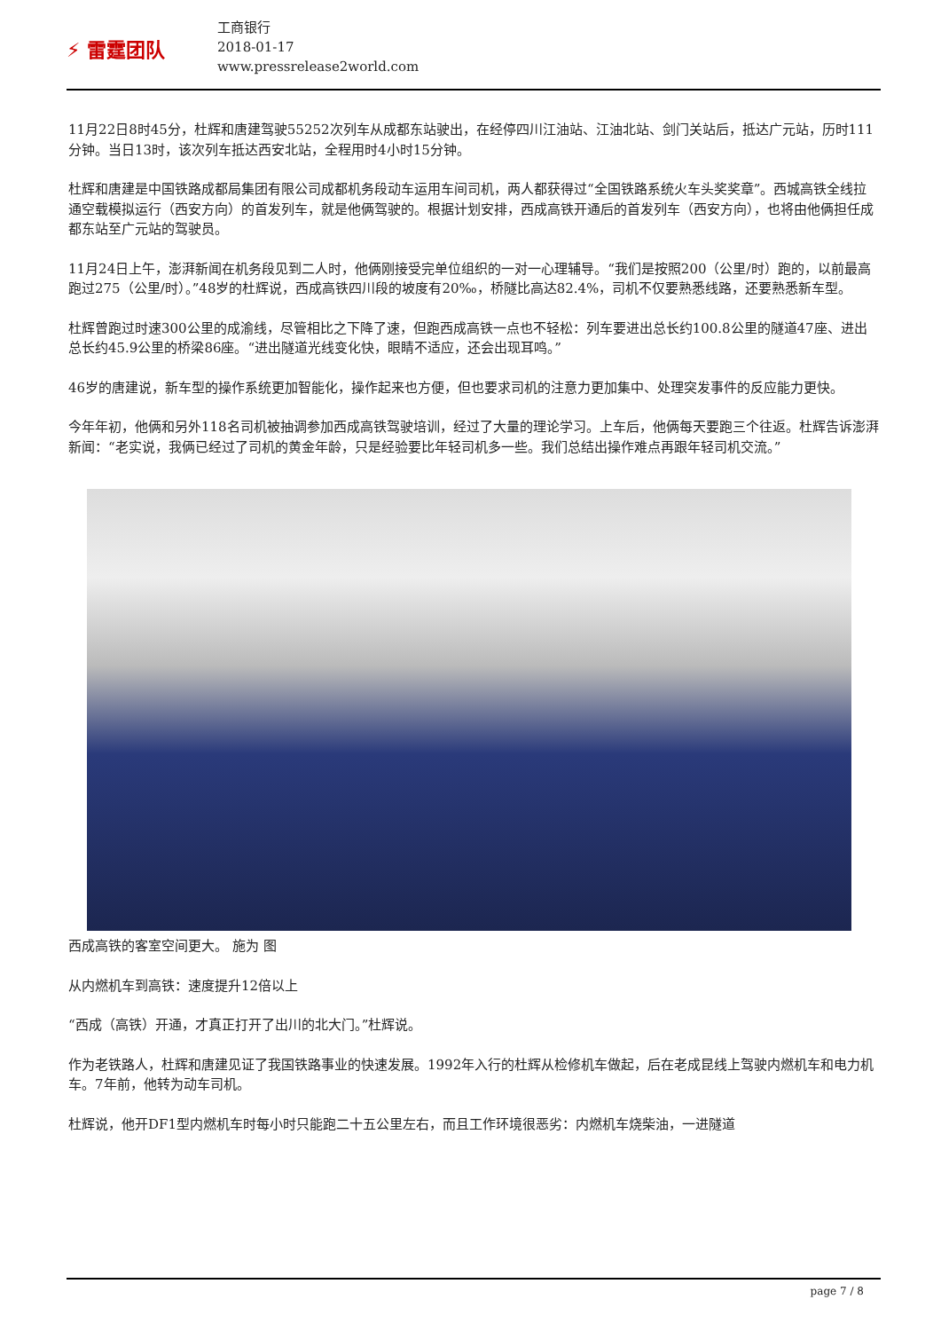⚡ 雷霆团队
工商银行
2018-01-17
www.pressrelease2world.com
11月22日8时45分，杜辉和唐建驾驶55252次列车从成都东站驶出，在经停四川江油站、江油北站、剑门关站后，抵达广元站，历时111分钟。当日13时，该次列车抵达西安北站，全程用时4小时15分钟。
杜辉和唐建是中国铁路成都局集团有限公司成都机务段动车运用车间司机，两人都获得过“全国铁路系统火车头奖奖章”。西城高铁全线拉通空载模拟运行（西安方向）的首发列车，就是他俩驾驶的。根据计划安排，西成高铁开通后的首发列车（西安方向），也将由他俩担任成都东站至广元站的驾驶员。
11月24日上午，澎湃新闻在机务段见到二人时，他俩刚接受完单位组织的一对一心理辅导。“我们是按照200（公里/时）跑的，以前最高跑过275（公里/时）。”48岁的杜辉说，西成高铁四川段的坡度有20‰，桥隧比高达82.4%，司机不仅要熟悉线路，还要熟悉新车型。
杜辉曾跑过时速300公里的成渝线，尽管相比之下降了速，但跑西成高铁一点也不轻松：列车要进出总长约100.8公里的隧道47座、进出总长约45.9公里的桥梁86座。“进出隧道光线变化快，眼睛不适应，还会出现耳鸣。”
46岁的唐建说，新车型的操作系统更加智能化，操作起来也方便，但也要求司机的注意力更加集中、处理突发事件的反应能力更快。
今年年初，他俩和另外118名司机被抽调参加西成高铁驾驶培训，经过了大量的理论学习。上车后，他俩每天要跑三个往返。杜辉告诉澎湃新闻：“老实说，我俩已经过了司机的黄金年龄，只是经验要比年轻司机多一些。我们总结出操作难点再跟年轻司机交流。”
西成高铁的客室空间更大。 施为 图
从内燃机车到高铁：速度提升12倍以上
“西成（高铁）开通，才真正打开了出川的北大门。”杜辉说。
作为老铁路人，杜辉和唐建见证了我国铁路事业的快速发展。1992年入行的杜辉从检修机车做起，后在老成昆线上驾驶内燃机车和电力机车。7年前，他转为动车司机。
杜辉说，他开DF1型内燃机车时每小时只能跑二十五公里左右，而且工作环境很恶劣：内燃机车烧柴油，一进隧道
page 7 / 8